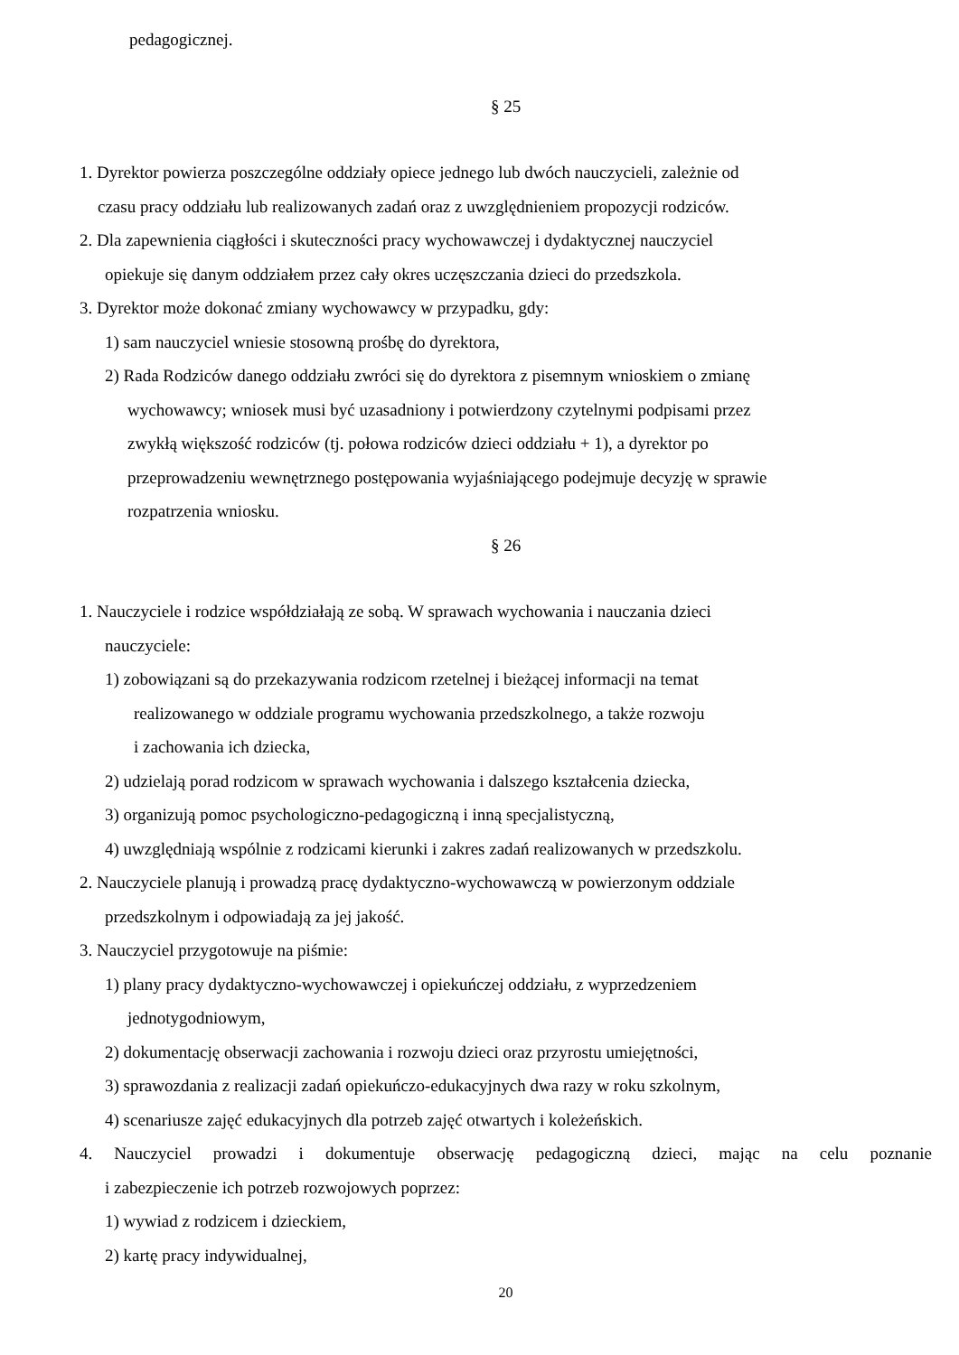pedagogicznej.
§ 25
1. Dyrektor powierza poszczególne oddziały opiece jednego lub dwóch nauczycieli, zależnie od
czasu pracy oddziału lub realizowanych zadań oraz z uwzględnieniem propozycji rodziców.
2. Dla zapewnienia ciągłości i skuteczności pracy wychowawczej i dydaktycznej nauczyciel
opiekuje się danym oddziałem przez cały okres uczęszczania dzieci do przedszkola.
3. Dyrektor może dokonać zmiany wychowawcy w przypadku, gdy:
1) sam nauczyciel wniesie stosowną prośbę do dyrektora,
2) Rada Rodziców danego oddziału zwróci się do dyrektora z pisemnym wnioskiem o zmianę
wychowawcy; wniosek musi być uzasadniony i potwierdzony czytelnymi podpisami przez
zwykłą większość rodziców (tj. połowa rodziców dzieci oddziału + 1), a dyrektor po
przeprowadzeniu wewnętrznego postępowania wyjaśniającego podejmuje decyzję w sprawie
rozpatrzenia wniosku.
§ 26
1. Nauczyciele i rodzice współdziałają ze sobą. W sprawach wychowania i nauczania dzieci
nauczyciele:
1) zobowiązani są do przekazywania rodzicom rzetelnej i bieżącej informacji na temat
realizowanego w oddziale programu wychowania przedszkolnego, a także rozwoju
i zachowania ich dziecka,
2) udzielają porad rodzicom w sprawach wychowania i dalszego kształcenia dziecka,
3) organizują pomoc psychologiczno-pedagogiczną i inną specjalistyczną,
4) uwzględniają wspólnie z rodzicami kierunki i zakres zadań realizowanych w przedszkolu.
2. Nauczyciele planują i prowadzą pracę dydaktyczno-wychowawczą w powierzonym oddziale
przedszkolnym i odpowiadają za jej jakość.
3. Nauczyciel przygotowuje na piśmie:
1) plany pracy dydaktyczno-wychowawczej i opiekuńczej oddziału, z wyprzedzeniem
jednotygodniowym,
2) dokumentację obserwacji zachowania i rozwoju dzieci oraz przyrostu umiejętności,
3) sprawozdania z realizacji zadań opiekuńczo-edukacyjnych dwa razy w roku szkolnym,
4) scenariusze zajęć edukacyjnych dla potrzeb zajęć otwartych i koleżeńskich.
4. Nauczyciel prowadzi i dokumentuje obserwację pedagogiczną dzieci, mając na celu poznanie
i zabezpieczenie ich potrzeb rozwojowych poprzez:
1) wywiad z rodzicem i dzieckiem,
2) kartę pracy indywidualnej,
20